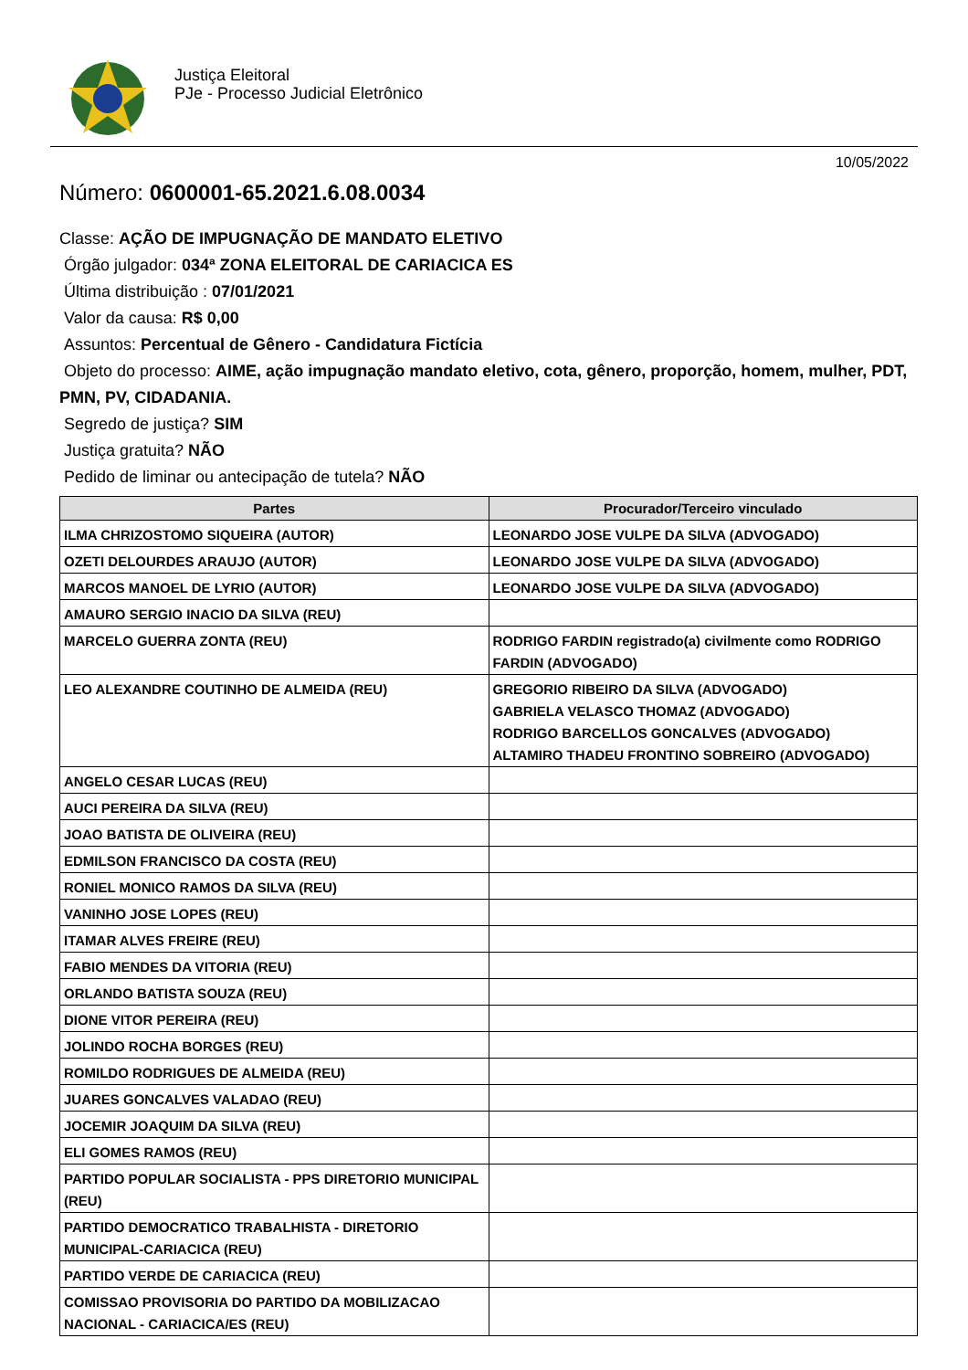Justiça Eleitoral
PJe - Processo Judicial Eletrônico
10/05/2022
Número: 0600001-65.2021.6.08.0034
Classe: AÇÃO DE IMPUGNAÇÃO DE MANDATO ELETIVO
Órgão julgador: 034ª ZONA ELEITORAL DE CARIACICA ES
Última distribuição : 07/01/2021
Valor da causa: R$ 0,00
Assuntos: Percentual de Gênero - Candidatura Fictícia
Objeto do processo: AIME, ação impugnação mandato eletivo, cota, gênero, proporção, homem, mulher, PDT, PMN, PV, CIDADANIA.
Segredo de justiça? SIM
Justiça gratuita? NÃO
Pedido de liminar ou antecipação de tutela? NÃO
| Partes | Procurador/Terceiro vinculado |
| --- | --- |
| ILMA CHRIZOSTOMO SIQUEIRA (AUTOR) | LEONARDO JOSE VULPE DA SILVA (ADVOGADO) |
| OZETI DELOURDES ARAUJO (AUTOR) | LEONARDO JOSE VULPE DA SILVA (ADVOGADO) |
| MARCOS MANOEL DE LYRIO (AUTOR) | LEONARDO JOSE VULPE DA SILVA (ADVOGADO) |
| AMAURO SERGIO INACIO DA SILVA (REU) | |
| MARCELO GUERRA ZONTA (REU) | RODRIGO FARDIN registrado(a) civilmente como RODRIGO FARDIN (ADVOGADO) |
| LEO ALEXANDRE COUTINHO DE ALMEIDA (REU) | GREGORIO RIBEIRO DA SILVA (ADVOGADO) GABRIELA VELASCO THOMAZ (ADVOGADO) RODRIGO BARCELLOS GONCALVES (ADVOGADO) ALTAMIRO THADEU FRONTINO SOBREIRO (ADVOGADO) |
| ANGELO CESAR LUCAS (REU) | |
| AUCI PEREIRA DA SILVA (REU) | |
| JOAO BATISTA DE OLIVEIRA (REU) | |
| EDMILSON FRANCISCO DA COSTA (REU) | |
| RONIEL MONICO RAMOS DA SILVA (REU) | |
| VANINHO JOSE LOPES (REU) | |
| ITAMAR ALVES FREIRE (REU) | |
| FABIO MENDES DA VITORIA (REU) | |
| ORLANDO BATISTA SOUZA (REU) | |
| DIONE VITOR PEREIRA (REU) | |
| JOLINDO ROCHA BORGES (REU) | |
| ROMILDO RODRIGUES DE ALMEIDA (REU) | |
| JUARES GONCALVES VALADAO (REU) | |
| JOCEMIR JOAQUIM DA SILVA (REU) | |
| ELI GOMES RAMOS (REU) | |
| PARTIDO POPULAR SOCIALISTA - PPS DIRETORIO MUNICIPAL (REU) | |
| PARTIDO DEMOCRATICO TRABALHISTA - DIRETORIO MUNICIPAL-CARIACICA (REU) | |
| PARTIDO VERDE DE CARIACICA (REU) | |
| COMISSAO PROVISORIA DO PARTIDO DA MOBILIZACAO NACIONAL - CARIACICA/ES (REU) | |